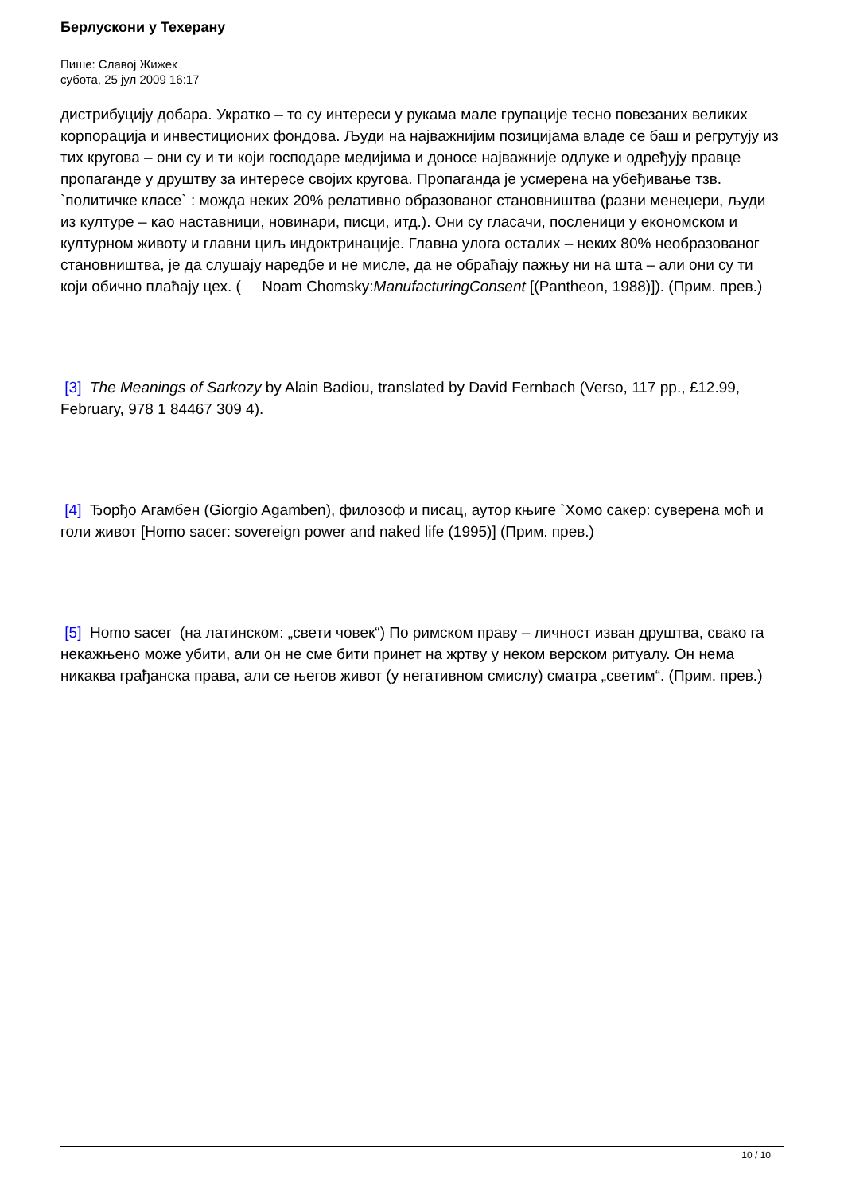Берлускони у Техерану
Пише: Славој Жижек
субота, 25 јул 2009 16:17
дистрибуцију добара. Укратко – то су интереси у рукама мале групације тесно повезаних великих корпорација и инвестиционих фондова. Људи на најважнијим позицијама владе се баш и регрутују из тих кругова – они су и ти који господаре медијима и доносе најважније одлуке и одређују правце пропаганде у друштву за интересе својих кругова. Пропаганда је усмерена на убеђивање тзв. `политичке класе` : можда неких 20% релативно образованог становништва (разни менеџери, људи из културе – као наставници, новинари, писци, итд.). Они су гласачи, посленици у економском и културном животу и главни циљ индоктринације. Главна улога осталих – неких 80% необразованог становништва, је да слушају наредбе и не мисле, да не обраћају пажњу ни на шта – али они су ти који обично плаћају цех. ( Noam Chomsky:ManufacturingConsent [(Pantheon, 1988)]). (Прим. прев.)
[3] The Meanings of Sarkozy by Alain Badiou, translated by David Fernbach (Verso, 117 pp., £12.99, February, 978 1 84467 309 4).
[4] Ђорђо Агамбен (Giorgio Agamben), филозоф и писац, аутор књиге `Хомо сакер: суверена моћ и голи живот [Homo sacer: sovereign power and naked life (1995)] (Прим. прев.)
[5] Homo sacer (на латинском: „свети човек“) По римском праву – личност изван друштва, свако га некажњено може убити, али он не сме бити принет на жртву у неком верском ритуалу. Он нема никаква грађанска права, али се његов живот (у негативном смислу) сматра „светим“. (Прим. прев.)
10 / 10